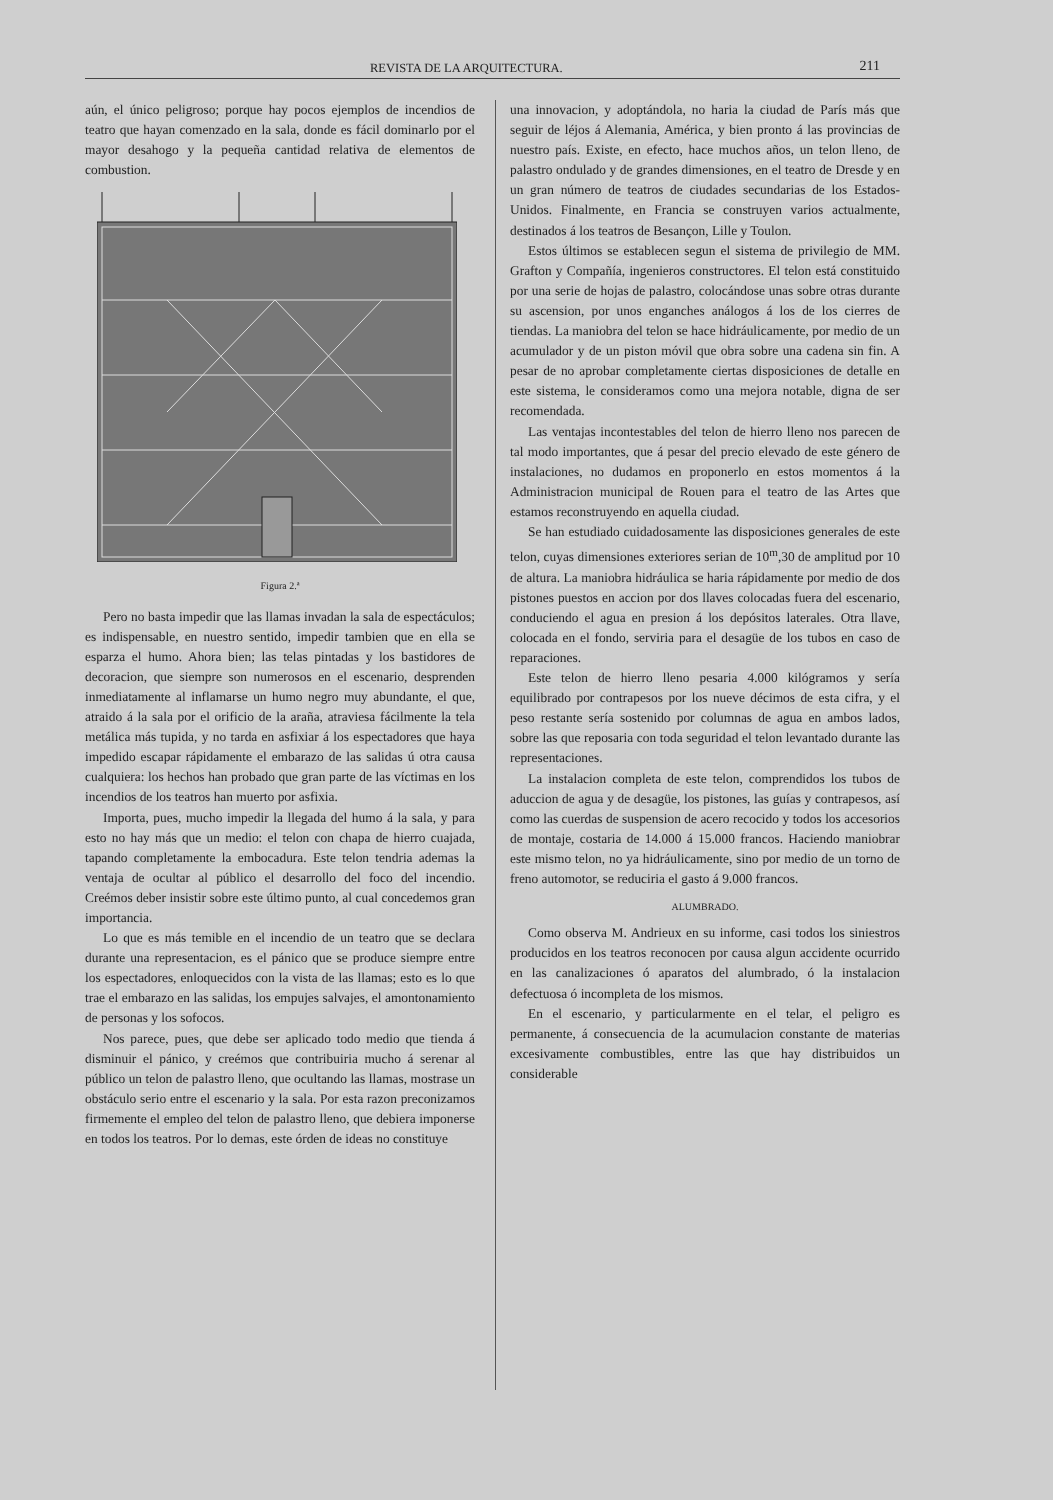REVISTA DE LA ARQUITECTURA. 211
aún, el único peligroso; porque hay pocos ejemplos de incendios de teatro que hayan comenzado en la sala, donde es fácil dominarlo por el mayor desahogo y la pequeña cantidad relativa de elementos de combustion.
Figura 2.ª
Pero no basta impedir que las llamas invadan la sala de espectáculos; es indispensable, en nuestro sentido, impedir tambien que en ella se esparza el humo. Ahora bien; las telas pintadas y los bastidores de decoracion, que siempre son numerosos en el escenario, desprenden inmediatamente al inflamarse un humo negro muy abundante, el que, atraido á la sala por el orificio de la araña, atraviesa fácilmente la tela metálica más tupida, y no tarda en asfixiar á los espectadores que haya impedido escapar rápidamente el embarazo de las salidas ú otra causa cualquiera: los hechos han probado que gran parte de las víctimas en los incendios de los teatros han muerto por asfixia.
Importa, pues, mucho impedir la llegada del humo á la sala, y para esto no hay más que un medio: el telon con chapa de hierro cuajada, tapando completamente la embocadura. Este telon tendria ademas la ventaja de ocultar al público el desarrollo del foco del incendio. Creémos deber insistir sobre este último punto, al cual concedemos gran importancia.
Lo que es más temible en el incendio de un teatro que se declara durante una representacion, es el pánico que se produce siempre entre los espectadores, enloquecidos con la vista de las llamas; esto es lo que trae el embarazo en las salidas, los empujes salvajes, el amontonamiento de personas y los sofocos.
Nos parece, pues, que debe ser aplicado todo medio que tienda á disminuir el pánico, y creémos que contribuiria mucho á serenar al público un telon de palastro lleno, que ocultando las llamas, mostrase un obstáculo serio entre el escenario y la sala. Por esta razon preconizamos firmemente el empleo del telon de palastro lleno, que debiera imponerse en todos los teatros. Por lo demas, este órden de ideas no constituye
una innovacion, y adoptándola, no haria la ciudad de París más que seguir de léjos á Alemania, América, y bien pronto á las provincias de nuestro país. Existe, en efecto, hace muchos años, un telon lleno, de palastro ondulado y de grandes dimensiones, en el teatro de Dresde y en un gran número de teatros de ciudades secundarias de los Estados-Unidos. Finalmente, en Francia se construyen varios actualmente, destinados á los teatros de Besançon, Lille y Toulon.
Estos últimos se establecen segun el sistema de privilegio de MM. Grafton y Compañía, ingenieros constructores. El telon está constituido por una serie de hojas de palastro, colocándose unas sobre otras durante su ascension, por unos enganches análogos á los de los cierres de tiendas. La maniobra del telon se hace hidráulicamente, por medio de un acumulador y de un piston móvil que obra sobre una cadena sin fin. A pesar de no aprobar completamente ciertas disposiciones de detalle en este sistema, le consideramos como una mejora notable, digna de ser recomendada.
Las ventajas incontestables del telon de hierro lleno nos parecen de tal modo importantes, que á pesar del precio elevado de este género de instalaciones, no dudamos en proponerlo en estos momentos á la Administracion municipal de Rouen para el teatro de las Artes que estamos reconstruyendo en aquella ciudad.
Se han estudiado cuidadosamente las disposiciones generales de este telon, cuyas dimensiones exteriores serian de 10<sup>m</sup>,30 de amplitud por 10 de altura. La maniobra hidráulica se haria rápidamente por medio de dos pistones puestos en accion por dos llaves colocadas fuera del escenario, conduciendo el agua en presion á los depósitos laterales. Otra llave, colocada en el fondo, serviria para el desagüe de los tubos en caso de reparaciones.
Este telon de hierro lleno pesaria 4.000 kilógramos y sería equilibrado por contrapesos por los nueve décimos de esta cifra, y el peso restante sería sostenido por columnas de agua en ambos lados, sobre las que reposaria con toda seguridad el telon levantado durante las representaciones.
La instalacion completa de este telon, comprendidos los tubos de aduccion de agua y de desagüe, los pistones, las guías y contrapesos, así como las cuerdas de suspension de acero recocido y todos los accesorios de montaje, costaria de 14.000 á 15.000 francos. Haciendo maniobrar este mismo telon, no ya hidráulicamente, sino por medio de un torno de freno automotor, se reduciria el gasto á 9.000 francos.
ALUMBRADO.
Como observa M. Andrieux en su informe, casi todos los siniestros producidos en los teatros reconocen por causa algun accidente ocurrido en las canalizaciones ó aparatos del alumbrado, ó la instalacion defectuosa ó incompleta de los mismos.
En el escenario, y particularmente en el telar, el peligro es permanente, á consecuencia de la acumulacion constante de materias excesivamente combustibles, entre las que hay distribuidos un considerable